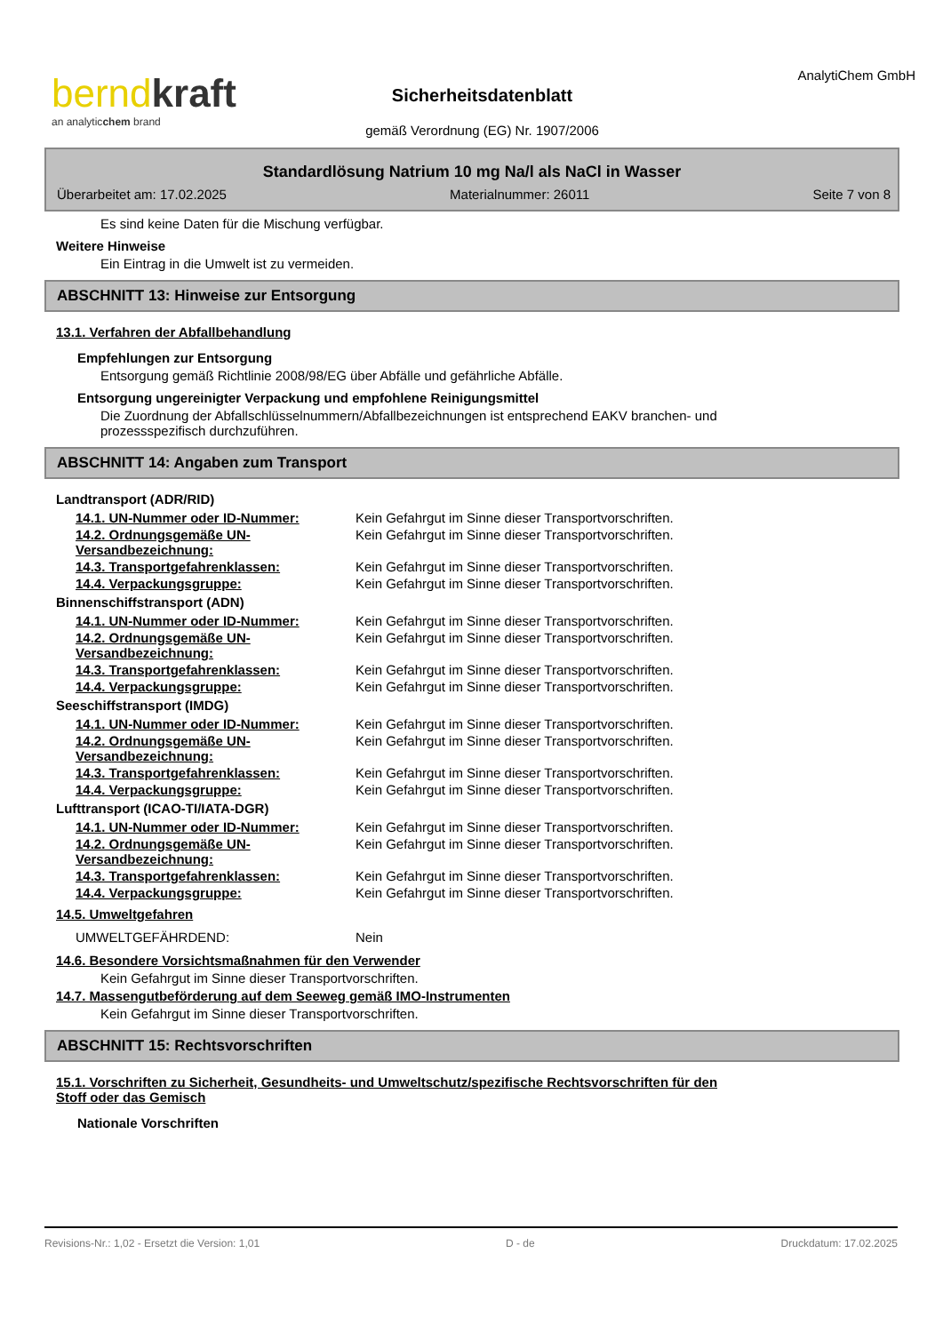berndkraft
an analyticchem brand
Sicherheitsdatenblatt
gemäß Verordnung (EG) Nr. 1907/2006
AnalytiChem GmbH
Standardlösung Natrium 10 mg Na/l als NaCl in Wasser
Überarbeitet am: 17.02.2025 Materialnummer: 26011 Seite 7 von 8
Es sind keine Daten für die Mischung verfügbar.
Weitere Hinweise
Ein Eintrag in die Umwelt ist zu vermeiden.
ABSCHNITT 13: Hinweise zur Entsorgung
13.1. Verfahren der Abfallbehandlung
Empfehlungen zur Entsorgung
Entsorgung gemäß Richtlinie 2008/98/EG über Abfälle und gefährliche Abfälle.
Entsorgung ungereinigter Verpackung und empfohlene Reinigungsmittel
Die Zuordnung der Abfallschlüsselnummern/Abfallbezeichnungen ist entsprechend EAKV branchen- und
prozessspezifisch durchzuführen.
ABSCHNITT 14: Angaben zum Transport
Landtransport (ADR/RID)
| 14.1. UN-Nummer oder ID-Nummer: | Kein Gefahrgut im Sinne dieser Transportvorschriften. |
| 14.2. Ordnungsgemäße UN-Versandbezeichnung: | Kein Gefahrgut im Sinne dieser Transportvorschriften. |
| 14.3. Transportgefahrenklassen: | Kein Gefahrgut im Sinne dieser Transportvorschriften. |
| 14.4. Verpackungsgruppe: | Kein Gefahrgut im Sinne dieser Transportvorschriften. |
Binnenschiffstransport (ADN)
| 14.1. UN-Nummer oder ID-Nummer: | Kein Gefahrgut im Sinne dieser Transportvorschriften. |
| 14.2. Ordnungsgemäße UN-Versandbezeichnung: | Kein Gefahrgut im Sinne dieser Transportvorschriften. |
| 14.3. Transportgefahrenklassen: | Kein Gefahrgut im Sinne dieser Transportvorschriften. |
| 14.4. Verpackungsgruppe: | Kein Gefahrgut im Sinne dieser Transportvorschriften. |
Seeschiffstransport (IMDG)
| 14.1. UN-Nummer oder ID-Nummer: | Kein Gefahrgut im Sinne dieser Transportvorschriften. |
| 14.2. Ordnungsgemäße UN-Versandbezeichnung: | Kein Gefahrgut im Sinne dieser Transportvorschriften. |
| 14.3. Transportgefahrenklassen: | Kein Gefahrgut im Sinne dieser Transportvorschriften. |
| 14.4. Verpackungsgruppe: | Kein Gefahrgut im Sinne dieser Transportvorschriften. |
Lufttransport (ICAO-TI/IATA-DGR)
| 14.1. UN-Nummer oder ID-Nummer: | Kein Gefahrgut im Sinne dieser Transportvorschriften. |
| 14.2. Ordnungsgemäße UN-Versandbezeichnung: | Kein Gefahrgut im Sinne dieser Transportvorschriften. |
| 14.3. Transportgefahrenklassen: | Kein Gefahrgut im Sinne dieser Transportvorschriften. |
| 14.4. Verpackungsgruppe: | Kein Gefahrgut im Sinne dieser Transportvorschriften. |
14.5. Umweltgefahren
| UMWELTGEFÄHRDEND: | Nein |
14.6. Besondere Vorsichtsmaßnahmen für den Verwender
Kein Gefahrgut im Sinne dieser Transportvorschriften.
14.7. Massengutbeförderung auf dem Seeweg gemäß IMO-Instrumenten
Kein Gefahrgut im Sinne dieser Transportvorschriften.
ABSCHNITT 15: Rechtsvorschriften
15.1. Vorschriften zu Sicherheit, Gesundheits- und Umweltschutz/spezifische Rechtsvorschriften für den
Stoff oder das Gemisch
Nationale Vorschriften
Revisions-Nr.: 1,02 - Ersetzt die Version: 1,01 D - de Druckdatum: 17.02.2025